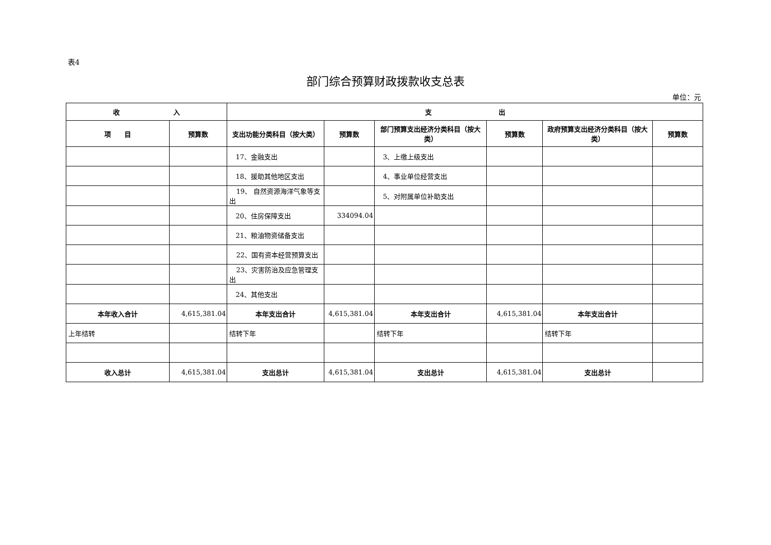表4
部门综合预算财政拨款收支总表
单位：元
| 收 入 | | 支 出 | | | | | |
| --- | --- | --- | --- | --- | --- | --- | --- |
| 项 目 | 预算数 | 支出功能分类科目（按大类） | 预算数 | 部门预算支出经济分类科目（按大类） | 预算数 | 政府预算支出经济分类科目（按大类） | 预算数 |
| | | 17、金融支出 | | 3、上缴上级支出 | | | |
| | | 18、援助其他地区支出 | | 4、事业单位经营支出 | | | |
| | | 19、 自然资源海洋气象等支出 | | 5、对附属单位补助支出 | | | |
| | | 20、住房保障支出 | 334094.04 | | | | |
| | | 21、粮油物资储备支出 | | | | | |
| | | 22、国有资本经营预算支出 | | | | | |
| | | 23、灾害防治及应急管理支出 | | | | | |
| | | 24、其他支出 | | | | | |
| 本年收入合计 | 4,615,381.04 | 本年支出合计 | 4,615,381.04 | 本年支出合计 | 4,615,381.04 | 本年支出合计 | |
| 上年结转 | | 结转下年 | | 结转下年 | | 结转下年 | |
| 收入总计 | 4,615,381.04 | 支出总计 | 4,615,381.04 | 支出总计 | 4,615,381.04 | 支出总计 | |